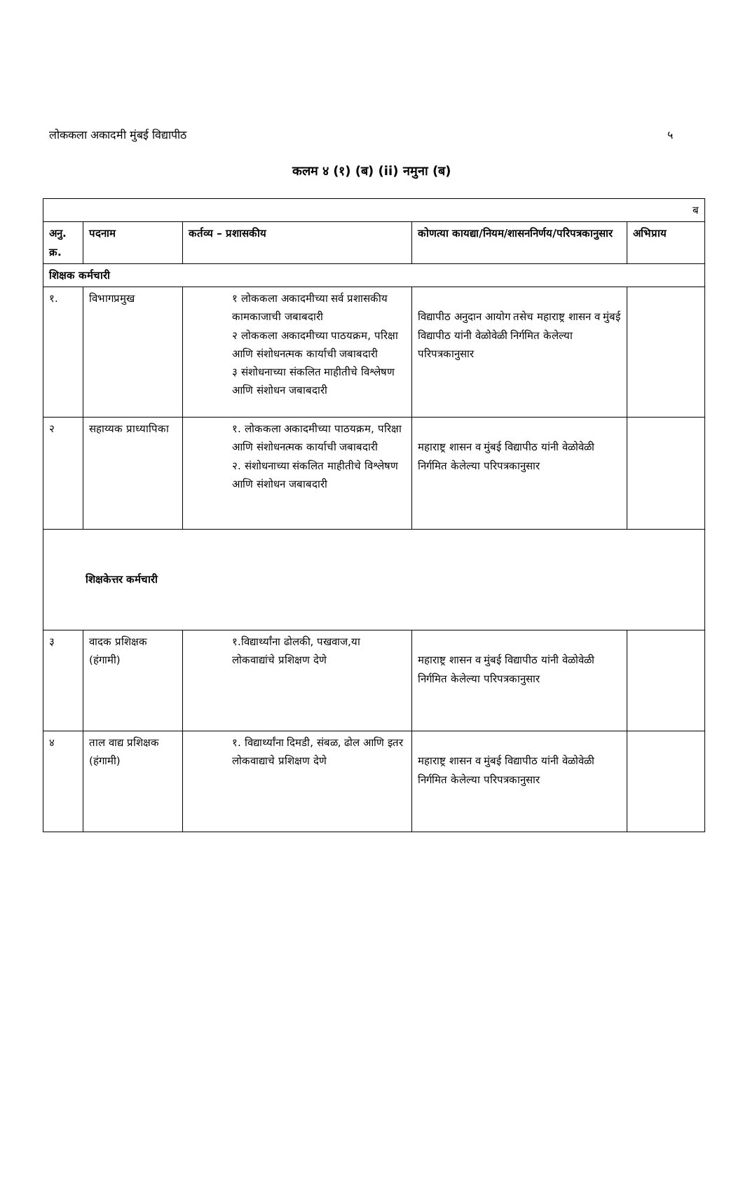लोककला अकादमी मुंबई विद्यापीठ ५
कलम ४ (१) (ब) (ii) नमुना (ब)
| ब | | | | |
| अनु. क्र. | पदनाम | कर्तव्य – प्रशासकीय | कोणत्या कायद्या/नियम/शासननिर्णय/परिपत्रकानुसार | अभिप्राय |
| शिक्षक कर्मचारी | | | | |
| १. | विभागप्रमुख | १ लोककला अकादमीच्या सर्व प्रशासकीय कामकाजाची जबाबदारी २ लोककला अकादमीच्या पाठयक्रम, परिक्षा आणि संशोधनत्मक कार्याची जबाबदारी ३ संशोधनाच्या संकलित माहीतीचे विश्लेषण आणि संशोधन जबाबदारी | विद्यापीठ अनुदान आयोग तसेच महाराष्ट्र शासन व मुंबई विद्यापीठ यांनी वेळोवेळी निर्गमित केलेल्या परिपत्रकानुसार | |
| २ | सहाय्यक प्राध्यापिका | १. लोककला अकादमीच्या पाठयक्रम, परिक्षा आणि संशोधनत्मक कार्याची जबाबदारी २. संशोधनाच्या संकलित माहीतीचे विश्लेषण आणि संशोधन जबाबदारी | महाराष्ट्र शासन व मुंबई विद्यापीठ यांनी वेळोवेळी निर्गमित केलेल्या परिपत्रकानुसार | |
| शिक्षकेत्तर कर्मचारी | | | | |
| ३ | वादक प्रशिक्षक (हंगामी) | १.विद्यार्थ्यांना ढोलकी, पखवाज,या लोकवाद्यांचे प्रशिक्षण देणे | महाराष्ट्र शासन व मुंबई विद्यापीठ यांनी वेळोवेळी निर्गमित केलेल्या परिपत्रकानुसार | |
| ४ | ताल वाद्य प्रशिक्षक (हंगामी) | १. विद्यार्थ्यांना दिमडी, संबळ, ढोल आणि इतर लोकवाद्याचे प्रशिक्षण देणे | महाराष्ट्र शासन व मुंबई विद्यापीठ यांनी वेळोवेळी निर्गमित केलेल्या परिपत्रकानुसार | |